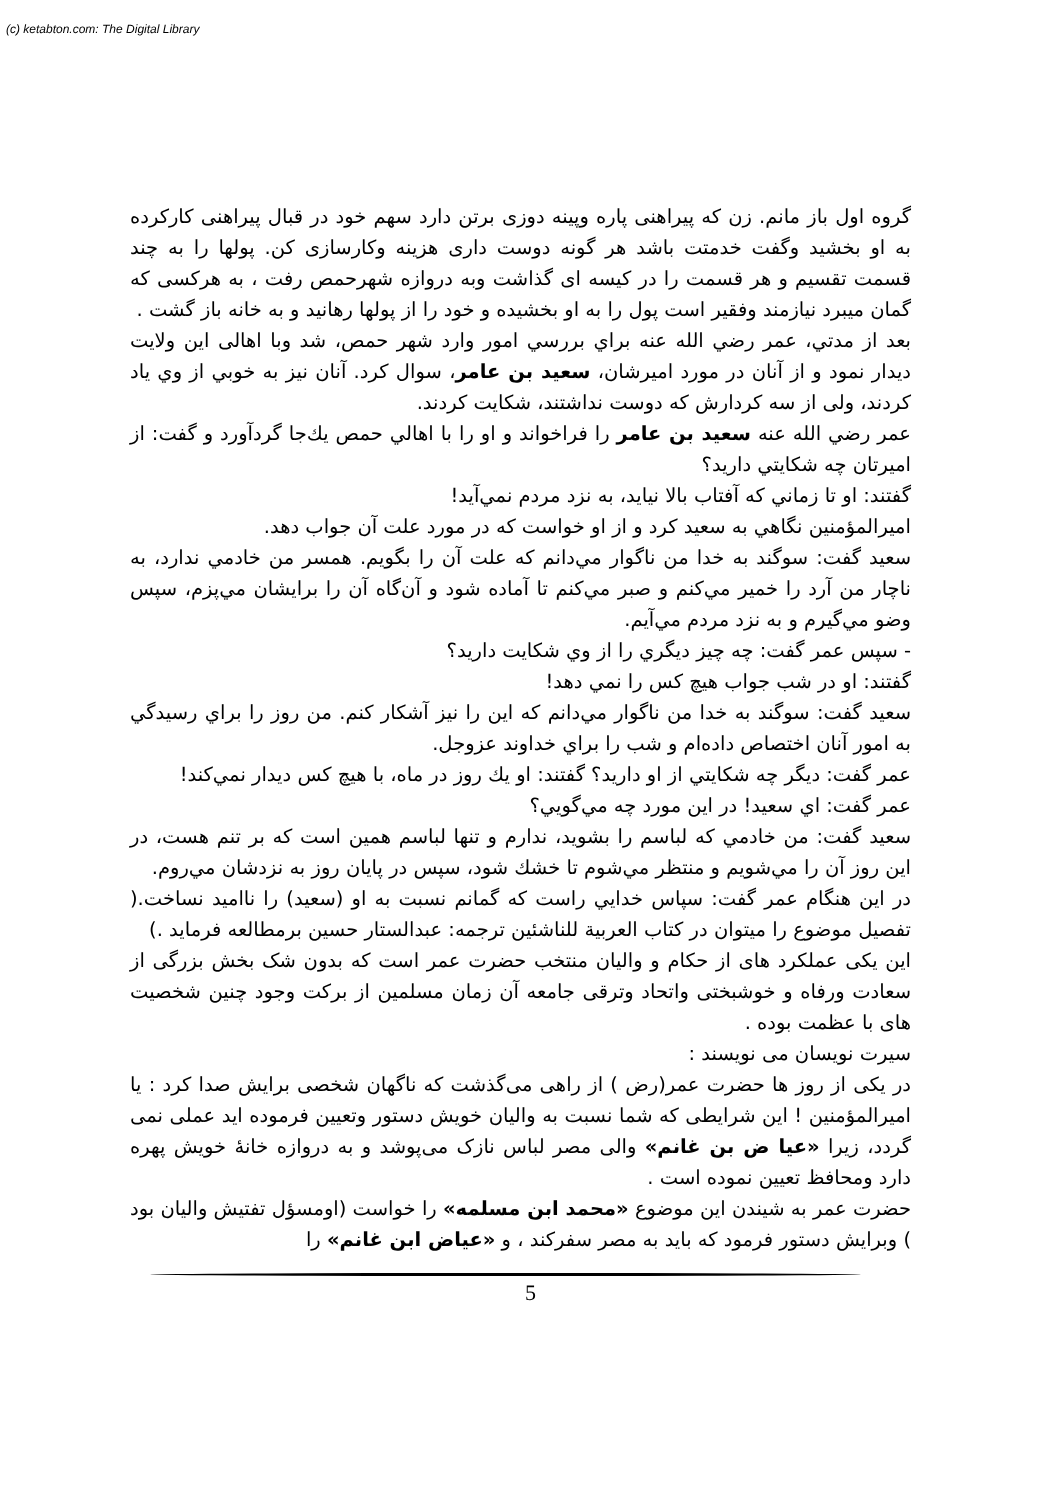(c) ketabton.com: The Digital Library
گروه اول باز مانم. زن که پیراهنی پاره وپینه دوزی برتن دارد سهم خود در قبال پیراهنی کارکرده به او بخشید وگفت خدمتت باشد هر گونه دوست داری هزینه وکارسازی کن. پولها را به چند قسمت تقسیم و هر قسمت را در کیسه ای گذاشت وبه دروازه شهرحمص رفت ، به هرکسی که گمان میبرد نیازمند وفقیر است پول را به او بخشیده و خود را از پولها رهانید و به خانه باز گشت .
بعد از مدتي، عمر رضي الله عنه براي بررسي امور وارد شهر حمص، شد وبا اهالی این ولایت دیدار نمود و از آنان در مورد اميرشان، سعيد بن عامر، سوال كرد. آنان نيز به خوبي از وي ياد كردند، ولی از سه كردارش كه دوست نداشتند، شكايت كردند.
عمر رضي الله عنه سعيد بن عامر را فراخواند و او را با اهالي حمص يك‌جا گردآورد و گفت: از اميرتان چه شكايتي داريد؟
گفتند: او تا زماني كه آفتاب بالا نيايد، به نزد مردم نمي‌آيد!
اميرالمؤمنين نگاهي به سعيد كرد و از او خواست كه در مورد علت آن جواب دهد.
سعيد گفت: سوگند به خدا من ناگوار مي‌دانم كه علت آن را بگويم. همسر من خادمي ندارد، به ناچار من آرد را خمير مي‌كنم و صبر مي‌كنم تا آماده شود و آن‌گاه آن را برايشان مي‌پزم، سپس وضو مي‌گيرم و به نزد مردم مي‌آيم.
- سپس عمر گفت: چه چيز ديگري را از وي شكايت داريد؟
گفتند: او در شب جواب هيچ كس را نمي دهد!
سعيد گفت: سوگند به خدا من ناگوار مي‌دانم كه اين را نيز آشكار كنم. من روز را براي رسيدگي به امور آنان اختصاص داده‌ام و شب را براي خداوند عزوجل.
عمر گفت: ديگر چه شكايتي از او داريد؟ گفتند: او يك روز در ماه، با هيچ كس ديدار نمي‌كند!
عمر گفت: اي سعيد! در اين مورد چه مي‌گويي؟
سعيد گفت: من خادمي كه لباسم را بشويد، ندارم و تنها لباسم همين است كه بر تنم هست، در اين روز آن را مي‌شويم و منتظر مي‌شوم تا خشك شود، سپس در پايان روز به نزدشان مي‌روم.
در اين هنگام عمر گفت: سپاس خدايي راست كه گمانم نسبت به او (سعيد) را نااميد نساخت.( تفصيل موضوع را ميتوان در كتاب العربية للناشئين ترجمه: عبدالستار حسين برمطالعه فرمايد .)
این یکی عملکرد های از حکام و والیان منتخب حضرت عمر است که بدون شک بخش بزرگی از سعادت ورفاه و خوشبختی واتحاد وترقی جامعه آن زمان مسلمین از برکت وجود چنین شخصیت های با عظمت بوده .
سیرت نویسان می نویسند :
در یکی از روز ها حضرت عمر(رض ) از راهی می‌گذشت که ناگهان شخصی برایش صدا کرد : یا امیرالمؤمنین ! این شرایطی که شما نسبت به والیان خویش دستور وتعیین فرموده اید عملی نمی گردد، زیرا «عیا ض بن غانم» والی مصر لباس نازک می‌پوشد و به دروازه خانهٔ خویش پهره دارد ومحافظ تعیین نموده است .
حضرت عمر به شیندن این موضوع «محمد ابن مسلمه» را خواست (اومسؤل تفتیش والیان بود ) وبرایش دستور فرمود که باید به مصر سفرکند ، و «عیاض ابن غانم» را
5